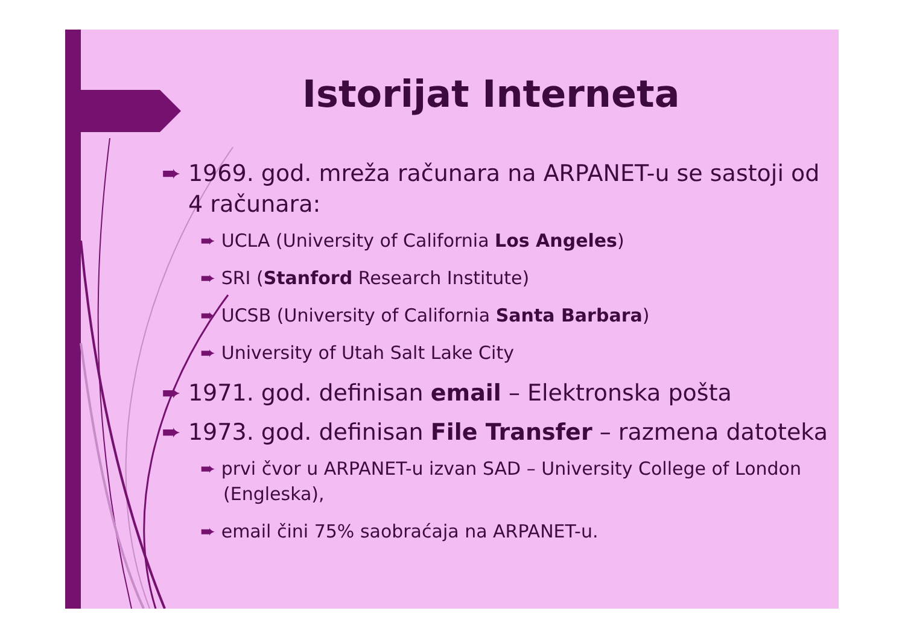Istorijat Interneta
➨ 1969. god. mreža računara na ARPANET-u se sastoji od 4 računara:
➨ UCLA (University of California Los Angeles)
➨ SRI (Stanford Research Institute)
➨ UCSB (University of California Santa Barbara)
➨ University of Utah Salt Lake City
➨ 1971. god. definisan email – Elektronska pošta
➨ 1973. god. definisan File Transfer – razmena datoteka
➨ prvi čvor u ARPANET-u izvan SAD – University College of London (Engleska),
➨ email čini 75% saobraćaja na ARPANET-u.